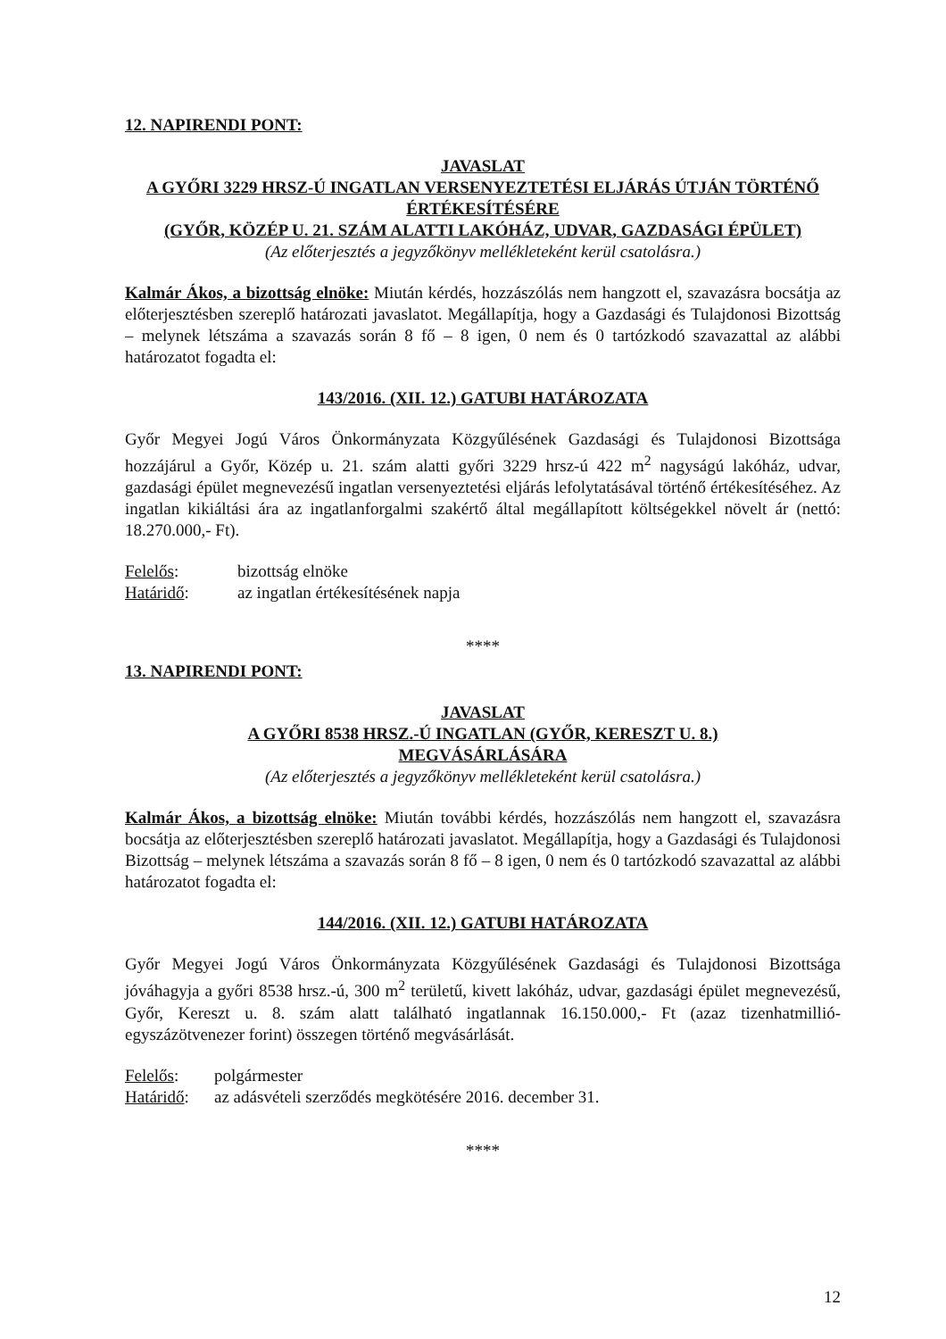12. NAPIRENDI PONT:
JAVASLAT
A GYŐRI 3229 HRSZ-Ú INGATLAN VERSENYEZTETÉSI ELJÁRÁS ÚTJÁN TÖRTÉNŐ ÉRTÉKESÍTÉSÉRE
(GYŐR, KÖZÉP U. 21. SZÁM ALATTI LAKÓHÁZ, UDVAR, GAZDASÁGI ÉPÜLET)
(Az előterjesztés a jegyzőkönyv mellékleteként kerül csatolásra.)
Kalmár Ákos, a bizottság elnöke: Miután kérdés, hozzászólás nem hangzott el, szavazásra bocsátja az előterjesztésben szereplő határozati javaslatot. Megállapítja, hogy a Gazdasági és Tulajdonosi Bizottság – melynek létszáma a szavazás során 8 fő – 8 igen, 0 nem és 0 tartózkodó szavazattal az alábbi határozatot fogadta el:
143/2016. (XII. 12.) GATUBI HATÁROZATA
Győr Megyei Jogú Város Önkormányzata Közgyűlésének Gazdasági és Tulajdonosi Bizottsága hozzájárul a Győr, Közép u. 21. szám alatti győri 3229 hrsz-ú 422 m<sup>2</sup> nagyságú lakóház, udvar, gazdasági épület megnevezésű ingatlan versenyeztetési eljárás lefolytatásával történő értékesítéséhez. Az ingatlan kikiáltási ára az ingatlanforgalmi szakértő által megállapított költségekkel növelt ár (nettó: 18.270.000,- Ft).
Felelős: bizottság elnöke
Határidő: az ingatlan értékesítésének napja
****
13. NAPIRENDI PONT:
JAVASLAT
A GYŐRI 8538 HRSZ.-Ú INGATLAN (GYŐR, KERESZT U. 8.)
MEGVÁSÁRLÁSÁRA
(Az előterjesztés a jegyzőkönyv mellékleteként kerül csatolásra.)
Kalmár Ákos, a bizottság elnöke: Miután további kérdés, hozzászólás nem hangzott el, szavazásra bocsátja az előterjesztésben szereplő határozati javaslatot. Megállapítja, hogy a Gazdasági és Tulajdonosi Bizottság – melynek létszáma a szavazás során 8 fő – 8 igen, 0 nem és 0 tartózkodó szavazattal az alábbi határozatot fogadta el:
144/2016. (XII. 12.) GATUBI HATÁROZATA
Győr Megyei Jogú Város Önkormányzata Közgyűlésének Gazdasági és Tulajdonosi Bizottsága jóváhagyja a győri 8538 hrsz.-ú, 300 m<sup>2</sup> területű, kivett lakóház, udvar, gazdasági épület megnevezésű, Győr, Kereszt u. 8. szám alatt található ingatlannak 16.150.000,- Ft (azaz tizenhatmillió-egyszázötvenezer forint) összegen történő megvásárlását.
Felelős: polgármester
Határidő: az adásvételi szerződés megkötésére 2016. december 31.
****
12